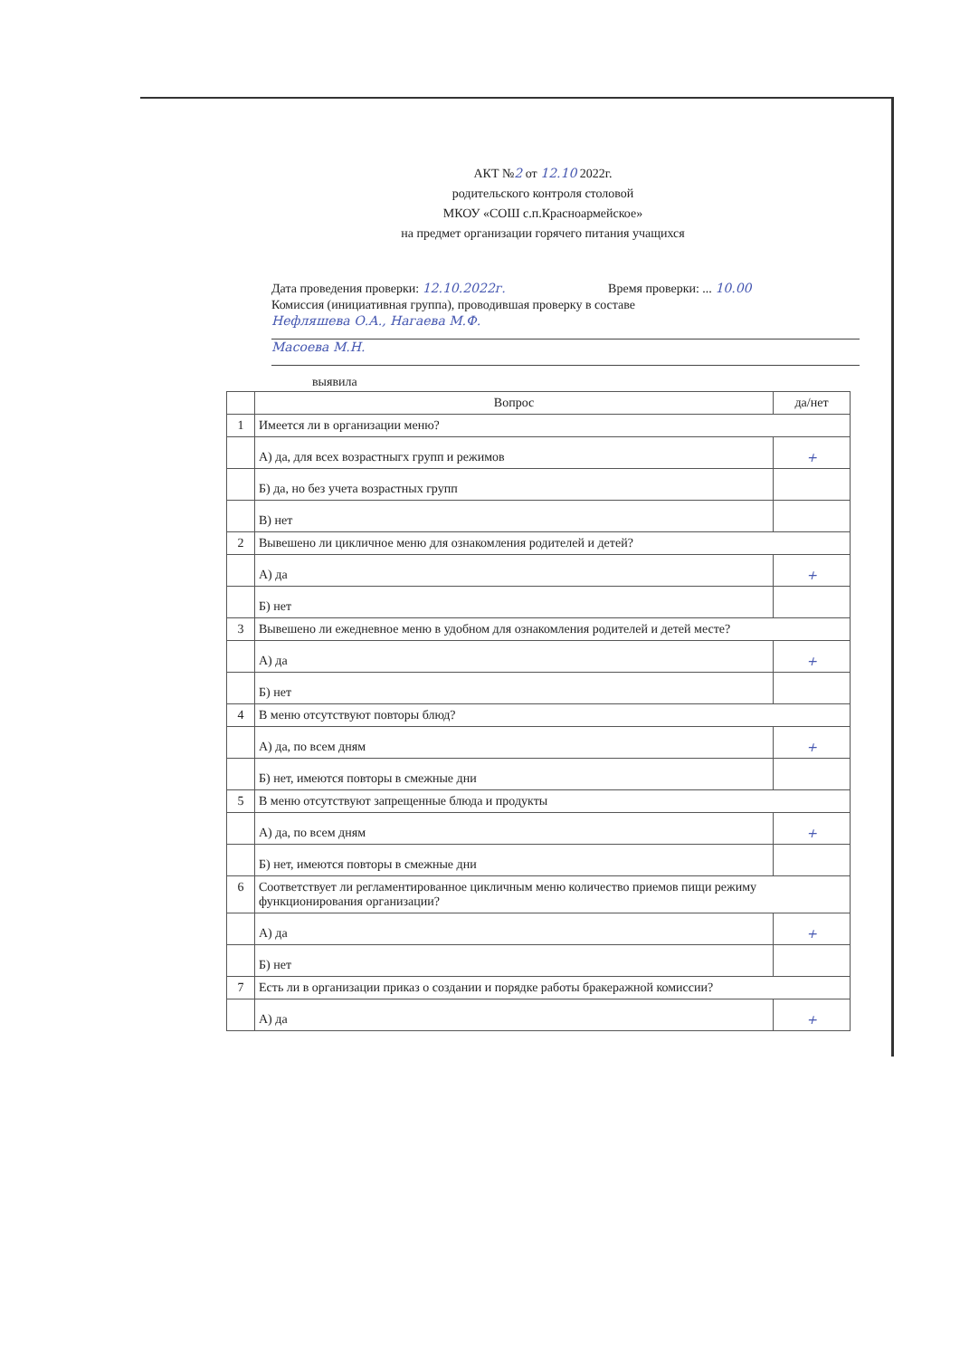АКТ №2 от 12.10 2022г.
родительского контроля столовой
МКОУ «СОШ с.п.Красноармейское»
на предмет организации горячего питания учащихся
Дата проведения проверки: 12.10.2022г. Время проверки: ... 10.00
Комиссия (инициативная группа), проводившая проверку в составе
Нефляшева О.А., Нагаева М.Ф.
Масоева М.Н.
выявила
| | Вопрос | да/нет |
| --- | --- | --- |
| 1 | Имеется ли в организации меню? | |
| | А) да, для всех возрастныгх групп и режимов | + |
| | Б) да, но без учета возрастных групп | |
| | В) нет | |
| 2 | Вывешено ли цикличное меню для ознакомления родителей и детей? | |
| | А) да | + |
| | Б) нет | |
| 3 | Вывешено ли ежедневное меню в удобном для ознакомления родителей и детей месте? | |
| | А) да | + |
| | Б) нет | |
| 4 | В меню отсутствуют повторы блюд? | |
| | А) да, по всем дням | + |
| | Б) нет, имеются повторы в смежные дни | |
| 5 | В меню отсутствуют запрещенные блюда и продукты | |
| | А) да, по всем дням | + |
| | Б) нет, имеются повторы в смежные дни | |
| 6 | Соответствует ли регламентированное цикличным меню количество приемов пищи режиму функционирования организации? | |
| | А) да | + |
| | Б) нет | |
| 7 | Есть ли в организации приказ о создании и порядке работы бракеражной комиссии? | |
| | А) да | + |